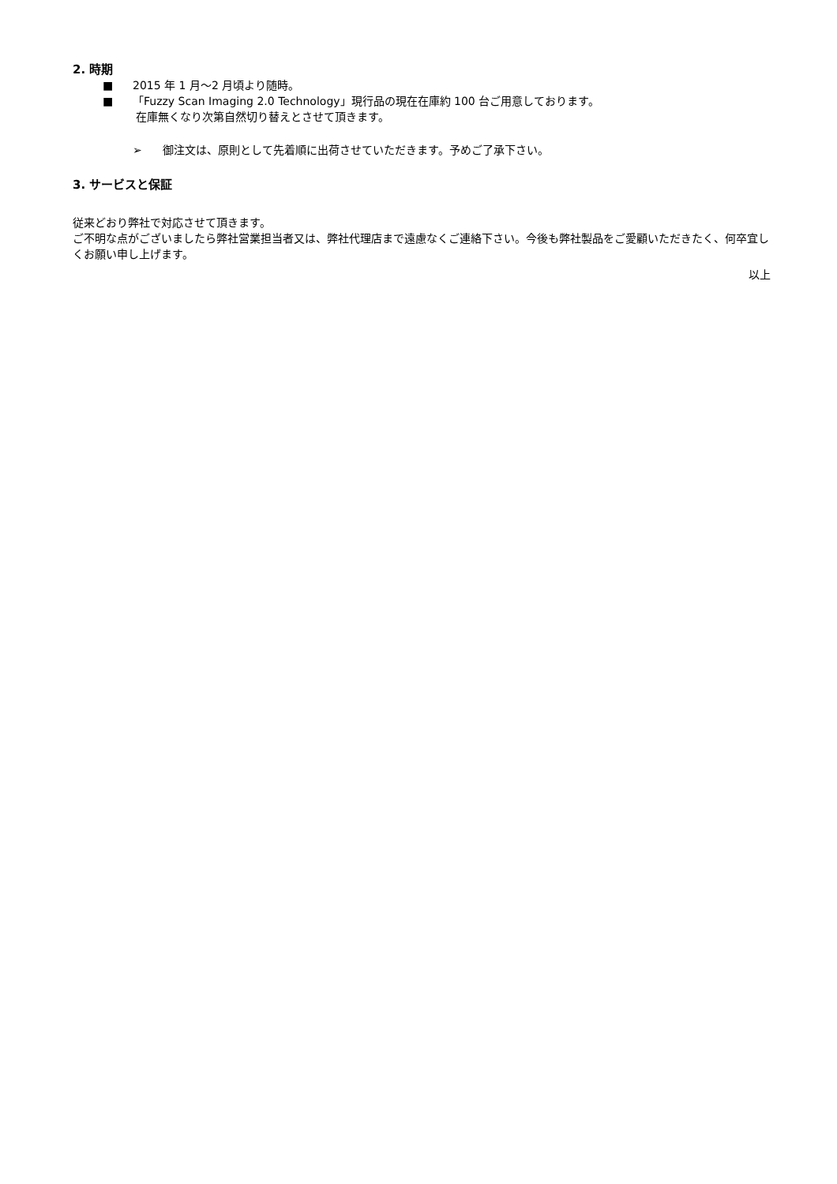2. 時期
■ 2015 年 1 月～2 月頃より随時。
■ 「Fuzzy Scan Imaging 2.0 Technology」現行品の現在在庫約 100 台ご用意しております。
在庫無くなり次第自然切り替えとさせて頂きます。
➢ 御注文は、原則として先着順に出荷させていただきます。予めご了承下さい。
3. サービスと保証
従来どおり弊社で対応させて頂きます。
ご不明な点がございましたら弊社営業担当者又は、弊社代理店まで遠慮なくご連絡下さい。今後も弊社製品をご愛顧いただきたく、何卒宜しくお願い申し上げます。
以上